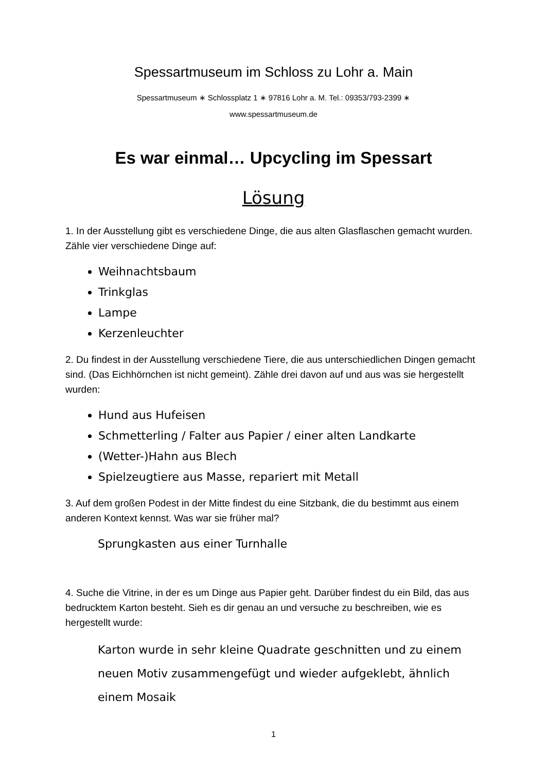Spessartmuseum im Schloss zu Lohr a. Main
Spessartmuseum ∗ Schlossplatz 1 ∗ 97816 Lohr a. M. Tel.: 09353/793-2399 ∗
www.spessartmuseum.de
Es war einmal… Upcycling im Spessart
Lösung
1. In der Ausstellung gibt es verschiedene Dinge, die aus alten Glasflaschen gemacht wurden. Zähle vier verschiedene Dinge auf:
Weihnachtsbaum
Trinkglas
Lampe
Kerzenleuchter
2. Du findest in der Ausstellung verschiedene Tiere, die aus unterschiedlichen Dingen gemacht sind. (Das Eichhörnchen ist nicht gemeint). Zähle drei davon auf und aus was sie hergestellt wurden:
Hund aus Hufeisen
Schmetterling / Falter aus Papier / einer alten Landkarte
(Wetter-)Hahn aus Blech
Spielzeugtiere aus Masse, repariert mit Metall
3. Auf dem großen Podest in der Mitte findest du eine Sitzbank, die du bestimmt aus einem anderen Kontext kennst. Was war sie früher mal?
Sprungkasten aus einer Turnhalle
4. Suche die Vitrine, in der es um Dinge aus Papier geht. Darüber findest du ein Bild, das aus bedrucktem Karton besteht. Sieh es dir genau an und versuche zu beschreiben, wie es hergestellt wurde:
Karton wurde in sehr kleine Quadrate geschnitten und zu einem neuen Motiv zusammengefügt und wieder aufgeklebt, ähnlich einem Mosaik
1